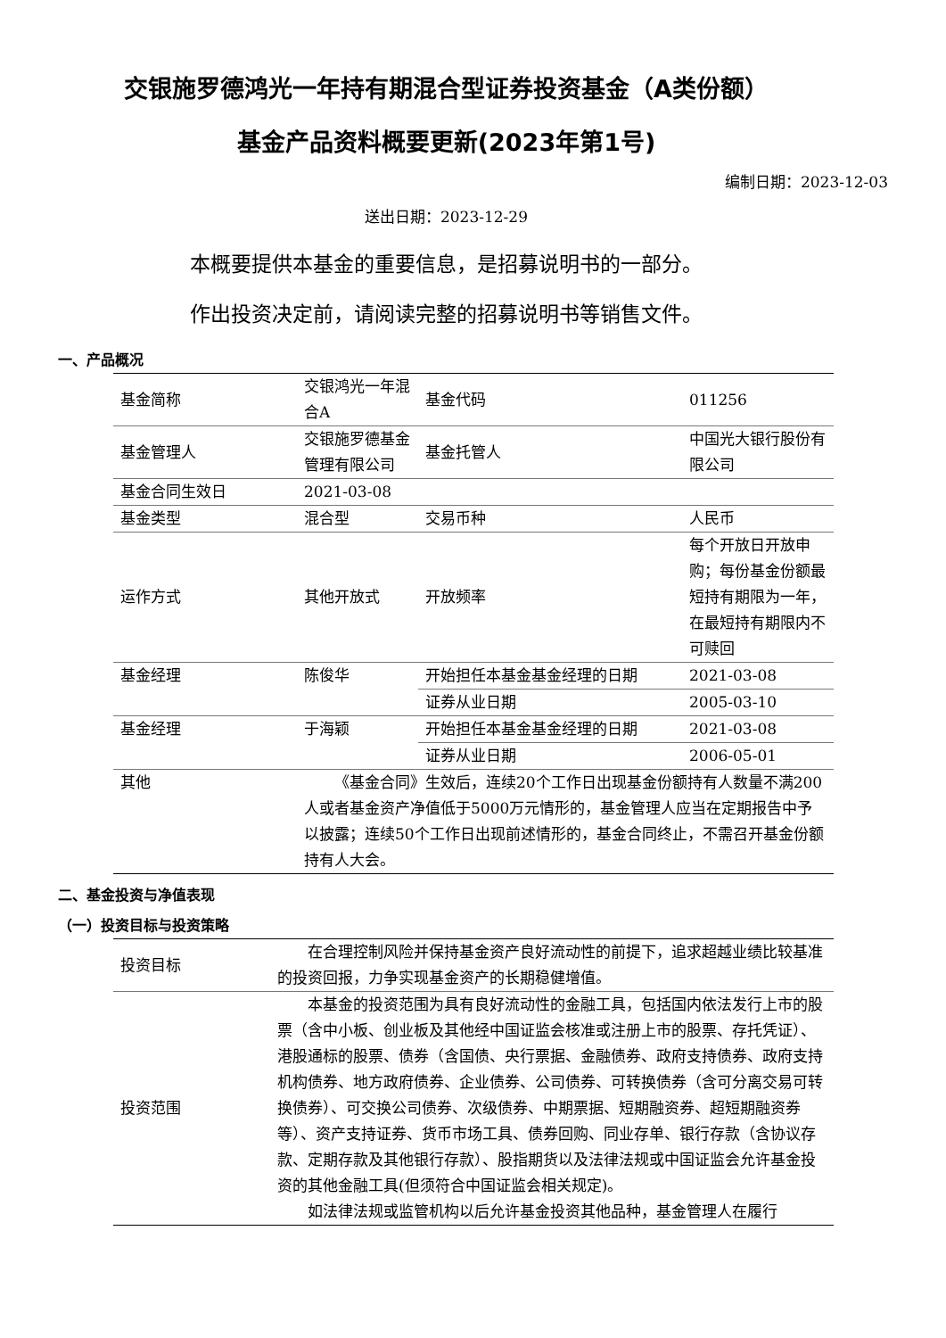交银施罗德鸿光一年持有期混合型证券投资基金（A类份额）
基金产品资料概要更新(2023年第1号)
编制日期：2023-12-03
送出日期：2023-12-29
本概要提供本基金的重要信息，是招募说明书的一部分。
作出投资决定前，请阅读完整的招募说明书等销售文件。
一、产品概况
| 基金简称 | 交银鸿光一年混合A | 基金代码 | 011256 |
| 基金管理人 | 交银施罗德基金管理有限公司 | 基金托管人 | 中国光大银行股份有限公司 |
| 基金合同生效日 | 2021-03-08 | | |
| 基金类型 | 混合型 | 交易币种 | 人民币 |
| 运作方式 | 其他开放式 | 开放频率 | 每个开放日开放申购；每份基金份额最短持有期限为一年，在最短持有期限内不可赎回 |
| 基金经理 | 陈俊华 | 开始担任本基金基金经理的日期 | 2021-03-08 |
| | | 证券从业日期 | 2005-03-10 |
| 基金经理 | 于海颖 | 开始担任本基金基金经理的日期 | 2021-03-08 |
| | | 证券从业日期 | 2006-05-01 |
| 其他 | 《基金合同》生效后，连续20个工作日出现基金份额持有人数量不满200人或者基金资产净值低于5000万元情形的，基金管理人应当在定期报告中予以披露；连续50个工作日出现前述情形的，基金合同终止，不需召开基金份额持有人大会。 | | |
二、基金投资与净值表现
（一）投资目标与投资策略
| 投资目标 | 在合理控制风险并保持基金资产良好流动性的前提下，追求超越业绩比较基准的投资回报，力争实现基金资产的长期稳健增值。 |
| 投资范围 | 本基金的投资范围为具有良好流动性的金融工具，包括国内依法发行上市的股票（含中小板、创业板及其他经中国证监会核准或注册上市的股票、存托凭证）、港股通标的股票、债券（含国债、央行票据、金融债券、政府支持债券、政府支持机构债券、地方政府债券、企业债券、公司债券、可转换债券（含可分离交易可转换债券）、可交换公司债券、次级债券、中期票据、短期融资券、超短期融资券等）、资产支持证券、货币市场工具、债券回购、同业存单、银行存款（含协议存款、定期存款及其他银行存款）、股指期货以及法律法规或中国证监会允许基金投资的其他金融工具(但须符合中国证监会相关规定)。 如法律法规或监管机构以后允许基金投资其他品种，基金管理人在履行 |